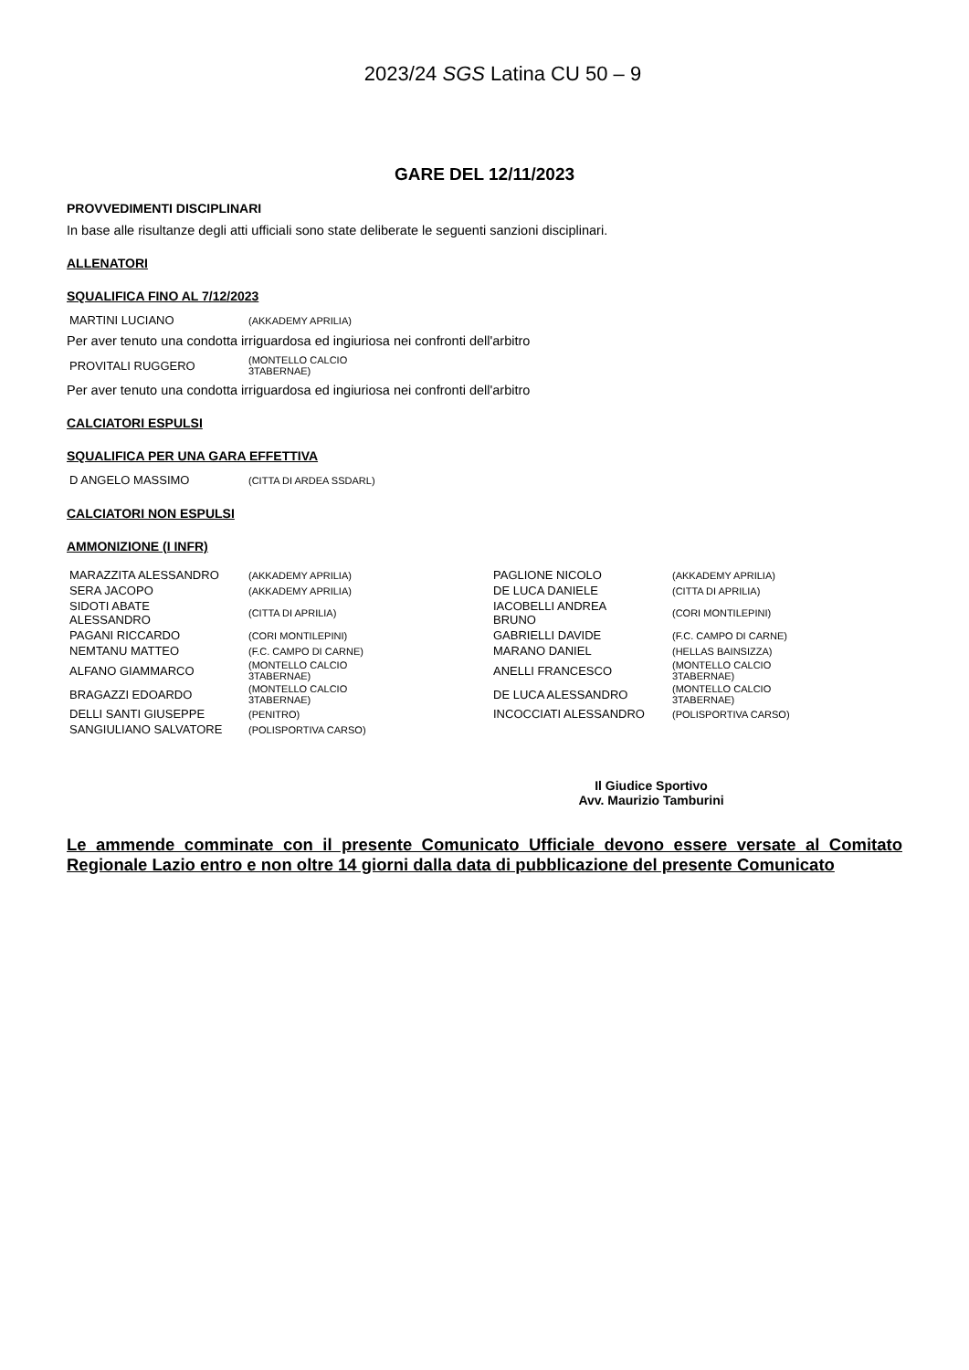2023/24 SGS Latina CU 50 – 9
GARE DEL 12/11/2023
PROVVEDIMENTI DISCIPLINARI
In base alle risultanze degli atti ufficiali sono state deliberate le seguenti sanzioni disciplinari.
ALLENATORI
SQUALIFICA FINO AL 7/12/2023
| MARTINI LUCIANO | (AKKADEMY APRILIA) |
Per aver tenuto una condotta irriguardosa ed ingiuriosa nei confronti dell'arbitro
| PROVITALI RUGGERO | (MONTELLO CALCIO 3TABERNAE) |
Per aver tenuto una condotta irriguardosa ed ingiuriosa nei confronti dell'arbitro
CALCIATORI ESPULSI
SQUALIFICA PER UNA GARA EFFETTIVA
| D ANGELO MASSIMO | (CITTA DI ARDEA SSDARL) |
CALCIATORI NON ESPULSI
AMMONIZIONE (I INFR)
| MARAZZITA ALESSANDRO | (AKKADEMY APRILIA) | PAGLIONE NICOLO | (AKKADEMY APRILIA) |
| SERA JACOPO | (AKKADEMY APRILIA) | DE LUCA DANIELE | (CITTA DI APRILIA) |
| SIDOTI ABATE ALESSANDRO | (CITTA DI APRILIA) | IACOBELLI ANDREA BRUNO | (CORI MONTILEPINI) |
| PAGANI RICCARDO | (CORI MONTILEPINI) | GABRIELLI DAVIDE | (F.C. CAMPO DI CARNE) |
| NEMTANU MATTEO | (F.C. CAMPO DI CARNE) | MARANO DANIEL | (HELLAS BAINSIZZA) |
| ALFANO GIAMMARCO | (MONTELLO CALCIO 3TABERNAE) | ANELLI FRANCESCO | (MONTELLO CALCIO 3TABERNAE) |
| BRAGAZZI EDOARDO | (MONTELLO CALCIO 3TABERNAE) | DE LUCA ALESSANDRO | (MONTELLO CALCIO 3TABERNAE) |
| DELLI SANTI GIUSEPPE | (PENITRO) | INCOCCIATI ALESSANDRO | (POLISPORTIVA CARSO) |
| SANGIULIANO SALVATORE | (POLISPORTIVA CARSO) | | |
Il Giudice Sportivo
Avv. Maurizio Tamburini
Le ammende comminate con il presente Comunicato Ufficiale devono essere versate al Comitato Regionale Lazio entro e non oltre 14 giorni dalla data di pubblicazione del presente Comunicato